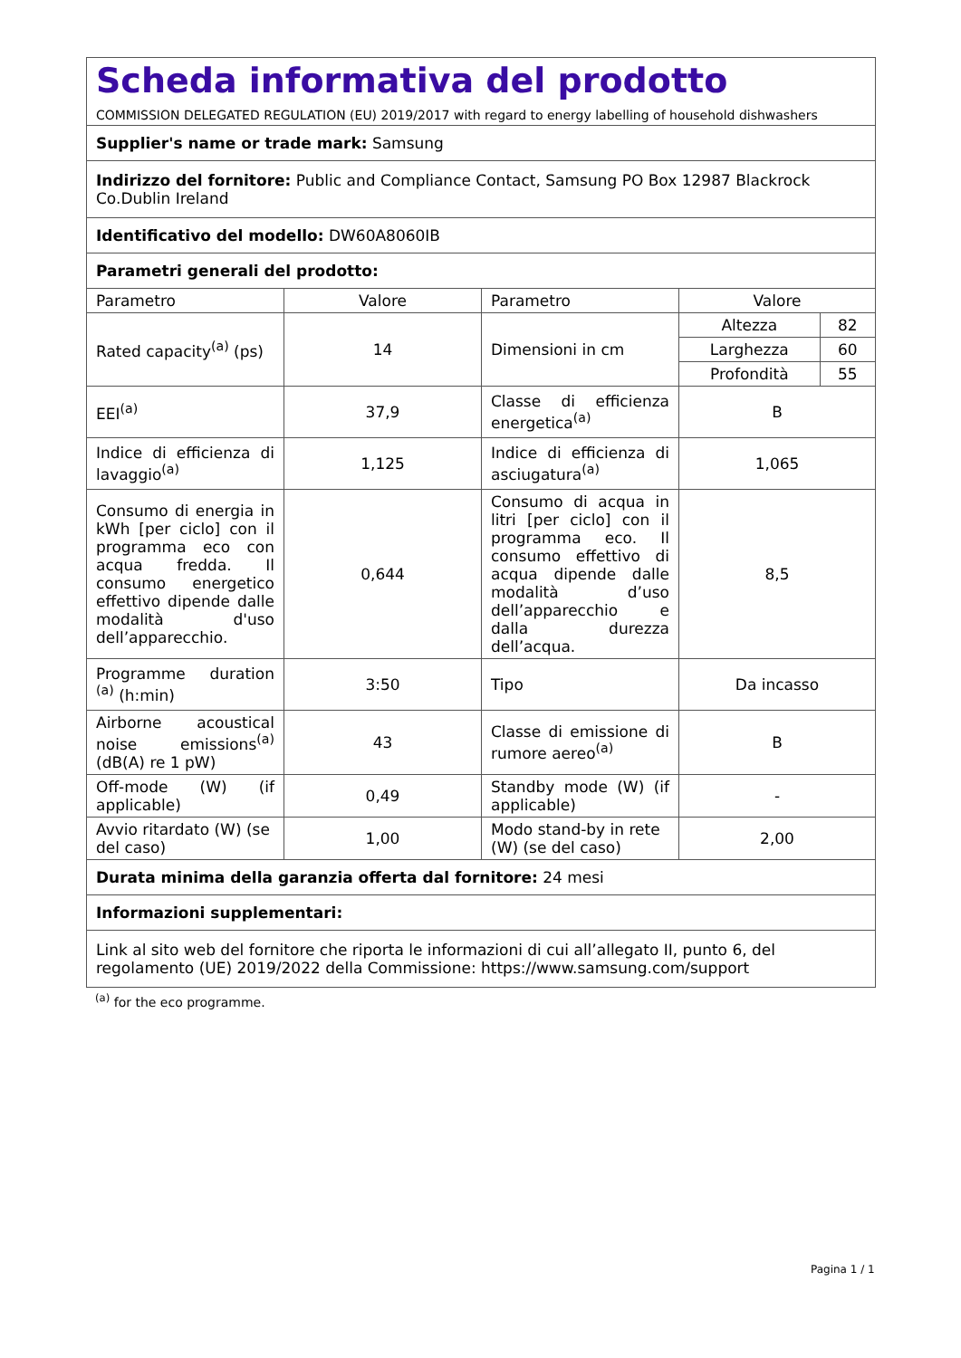| Scheda informativa del prodotto COMMISSION DELEGATED REGULATION (EU) 2019/2017 with regard to energy labelling of household dishwashers | | | |
| Supplier's name or trade mark: Samsung | | | |
| Indirizzo del fornitore: Public and Compliance Contact, Samsung PO Box 12987 Blackrock Co.Dublin Ireland | | | |
| Identificativo del modello: DW60A8060IB | | | |
| Parametri generali del prodotto: | | | |
| Parametro | Valore | Parametro | Valore |
| Rated capacity<sup>(a)</sup> (ps) | 14 | Dimensioni in cm | / Altezza / 82 / / Larghezza / 60 / / Profondità / 55 / |
| EEI<sup>(a)</sup> | 37,9 | Classe di efficienza energetica<sup>(a)</sup> | B |
| Indice di efficienza di lavaggio<sup>(a)</sup> | 1,125 | Indice di efficienza di asciugatura<sup>(a)</sup> | 1,065 |
| Consumo di energia in kWh [per ciclo] con il programma eco con acqua fredda. Il consumo energetico effettivo dipende dalle modalità d'uso dell’apparecchio. | 0,644 | Consumo di acqua in litri [per ciclo] con il programma eco. Il consumo effettivo di acqua dipende dalle modalità d’uso dell’apparecchio e dalla durezza dell’acqua. | 8,5 |
| Programme duration <sup>(a)</sup> (h:min) | 3:50 | Tipo | Da incasso |
| Airborne acoustical noise emissions<sup>(a)</sup> (dB(A) re 1 pW) | 43 | Classe di emissione di rumore aereo<sup>(a)</sup> | B |
| Off-mode (W) (if applicable) | 0,49 | Standby mode (W) (if applicable) | - |
| Avvio ritardato (W) (se del caso) | 1,00 | Modo stand-by in rete (W) (se del caso) | 2,00 |
| Durata minima della garanzia offerta dal fornitore: 24 mesi | | | |
| Informazioni supplementari: | | | |
| Link al sito web del fornitore che riporta le informazioni di cui all’allegato II, punto 6, del regolamento (UE) 2019/2022 della Commissione: https://www.samsung.com/support | | | |
<sup>(a)</sup> for the eco programme.
Pagina 1 / 1